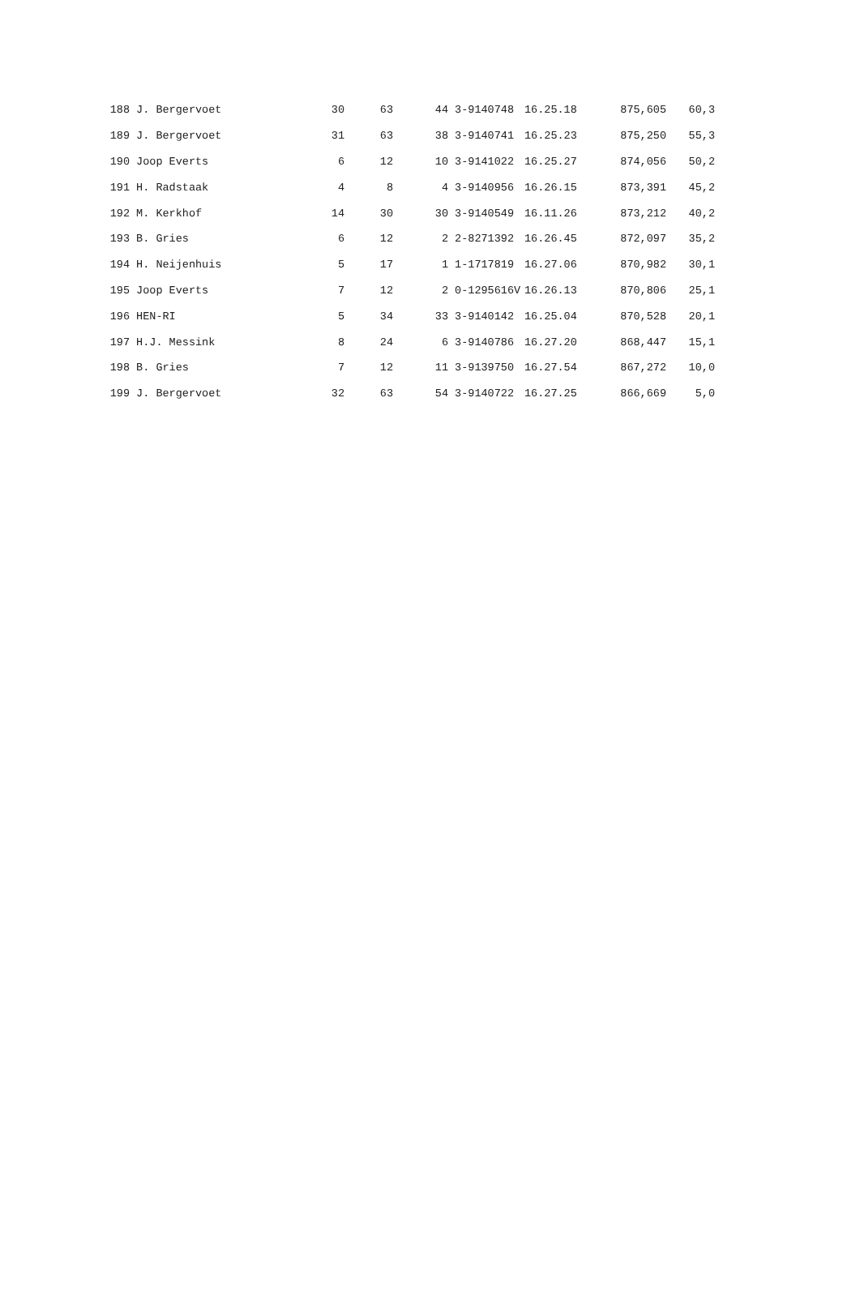| 188 | J. Bergervoet | 30 | 63 | 44 | 3-9140748 | 16.25.18 | 875,605 | 60,3 |
| 189 | J. Bergervoet | 31 | 63 | 38 | 3-9140741 | 16.25.23 | 875,250 | 55,3 |
| 190 | Joop Everts | 6 | 12 | 10 | 3-9141022 | 16.25.27 | 874,056 | 50,2 |
| 191 | H. Radstaak | 4 | 8 | 4 | 3-9140956 | 16.26.15 | 873,391 | 45,2 |
| 192 | M. Kerkhof | 14 | 30 | 30 | 3-9140549 | 16.11.26 | 873,212 | 40,2 |
| 193 | B. Gries | 6 | 12 | 2 | 2-8271392 | 16.26.45 | 872,097 | 35,2 |
| 194 | H. Neijenhuis | 5 | 17 | 1 | 1-1717819 | 16.27.06 | 870,982 | 30,1 |
| 195 | Joop Everts | 7 | 12 | 2 | 0-1295616V | 16.26.13 | 870,806 | 25,1 |
| 196 | HEN-RI | 5 | 34 | 33 | 3-9140142 | 16.25.04 | 870,528 | 20,1 |
| 197 | H.J. Messink | 8 | 24 | 6 | 3-9140786 | 16.27.20 | 868,447 | 15,1 |
| 198 | B. Gries | 7 | 12 | 11 | 3-9139750 | 16.27.54 | 867,272 | 10,0 |
| 199 | J. Bergervoet | 32 | 63 | 54 | 3-9140722 | 16.27.25 | 866,669 | 5,0 |